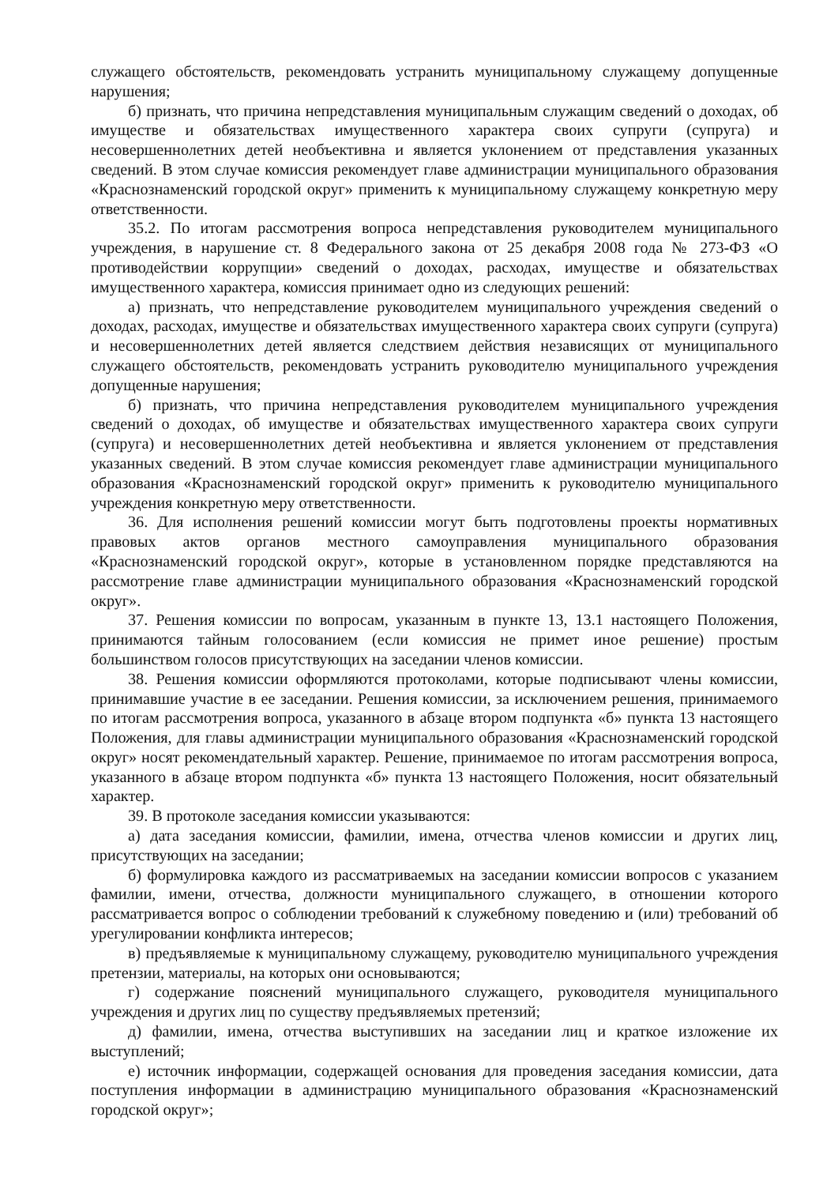служащего обстоятельств, рекомендовать устранить муниципальному служащему допущенные нарушения;
б) признать, что причина непредставления муниципальным служащим сведений о доходах, об имуществе и обязательствах имущественного характера своих супруги (супруга) и несовершеннолетних детей необъективна и является уклонением от представления указанных сведений. В этом случае комиссия рекомендует главе администрации муниципального образования «Краснознаменский городской округ» применить к муниципальному служащему конкретную меру ответственности.
35.2. По итогам рассмотрения вопроса непредставления руководителем муниципального учреждения, в нарушение ст. 8 Федерального закона от 25 декабря 2008 года № 273-ФЗ «О противодействии коррупции» сведений о доходах, расходах, имуществе и обязательствах имущественного характера, комиссия принимает одно из следующих решений:
а) признать, что непредставление руководителем муниципального учреждения сведений о доходах, расходах, имуществе и обязательствах имущественного характера своих супруги (супруга) и несовершеннолетних детей является следствием действия независящих от муниципального служащего обстоятельств, рекомендовать устранить руководителю муниципального учреждения допущенные нарушения;
б) признать, что причина непредставления руководителем муниципального учреждения сведений о доходах, об имуществе и обязательствах имущественного характера своих супруги (супруга) и несовершеннолетних детей необъективна и является уклонением от представления указанных сведений. В этом случае комиссия рекомендует главе администрации муниципального образования «Краснознаменский городской округ» применить к руководителю муниципального учреждения конкретную меру ответственности.
36. Для исполнения решений комиссии могут быть подготовлены проекты нормативных правовых актов органов местного самоуправления муниципального образования «Краснознаменский городской округ», которые в установленном порядке представляются на рассмотрение главе администрации муниципального образования «Краснознаменский городской округ».
37. Решения комиссии по вопросам, указанным в пункте 13, 13.1 настоящего Положения, принимаются тайным голосованием (если комиссия не примет иное решение) простым большинством голосов присутствующих на заседании членов комиссии.
38. Решения комиссии оформляются протоколами, которые подписывают члены комиссии, принимавшие участие в ее заседании. Решения комиссии, за исключением решения, принимаемого по итогам рассмотрения вопроса, указанного в абзаце втором подпункта «б» пункта 13 настоящего Положения, для главы администрации муниципального образования «Краснознаменский городской округ» носят рекомендательный характер. Решение, принимаемое по итогам рассмотрения вопроса, указанного в абзаце втором подпункта «б» пункта 13 настоящего Положения, носит обязательный характер.
39. В протоколе заседания комиссии указываются:
а) дата заседания комиссии, фамилии, имена, отчества членов комиссии и других лиц, присутствующих на заседании;
б) формулировка каждого из рассматриваемых на заседании комиссии вопросов с указанием фамилии, имени, отчества, должности муниципального служащего, в отношении которого рассматривается вопрос о соблюдении требований к служебному поведению и (или) требований об урегулировании конфликта интересов;
в) предъявляемые к муниципальному служащему, руководителю муниципального учреждения претензии, материалы, на которых они основываются;
г) содержание пояснений муниципального служащего, руководителя муниципального учреждения и других лиц по существу предъявляемых претензий;
д) фамилии, имена, отчества выступивших на заседании лиц и краткое изложение их выступлений;
е) источник информации, содержащей основания для проведения заседания комиссии, дата поступления информации в администрацию муниципального образования «Краснознаменский городской округ»;